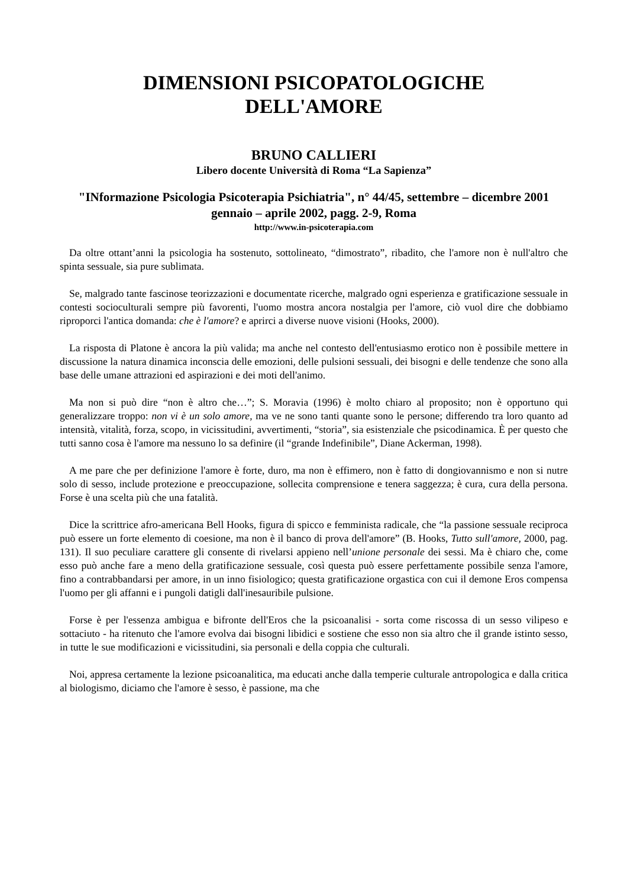DIMENSIONI PSICOPATOLOGICHE
DELL'AMORE
BRUNO CALLIERI
Libero docente Università di Roma “La Sapienza”
"INformazione Psicologia Psicoterapia Psichiatria", n° 44/45, settembre – dicembre 2001 gennaio – aprile 2002, pagg. 2-9, Roma
http://www.in-psicoterapia.com
Da oltre ottant’anni la psicologia ha sostenuto, sottolineato, “dimostrato”, ribadito, che l'amore non è null'altro che spinta sessuale, sia pure sublimata.
Se, malgrado tante fascinose teorizzazioni e documentate ricerche, malgrado ogni esperienza e gratificazione sessuale in contesti socioculturali sempre più favorenti, l'uomo mostra ancora nostalgia per l'amore, ciò vuol dire che dobbiamo riproporci l'antica domanda: che è l'amore? e aprirci a diverse nuove visioni (Hooks, 2000).
La risposta di Platone è ancora la più valida; ma anche nel contesto dell'entusiasmo erotico non è possibile mettere in discussione la natura dinamica inconscia delle emozioni, delle pulsioni sessuali, dei bisogni e delle tendenze che sono alla base delle umane attrazioni ed aspirazioni e dei moti dell'animo.
Ma non si può dire “non è altro che…”; S. Moravia (1996) è molto chiaro al proposito; non è opportuno qui generalizzare troppo: non vi è un solo amore, ma ve ne sono tanti quante sono le persone; differendo tra loro quanto ad intensità, vitalità, forza, scopo, in vicissitudini, avvertimenti, “storia”, sia esistenziale che psicodinamica. È per questo che tutti sanno cosa è l'amore ma nessuno lo sa definire (il “grande Indefinibile”, Diane Ackerman, 1998).
A me pare che per definizione l'amore è forte, duro, ma non è effimero, non è fatto di dongiovannismo e non si nutre solo di sesso, include protezione e preoccupazione, sollecita comprensione e tenera saggezza; è cura, cura della persona. Forse è una scelta più che una fatalità.
Dice la scrittrice afro-americana Bell Hooks, figura di spicco e femminista radicale, che “la passione sessuale reciproca può essere un forte elemento di coesione, ma non è il banco di prova dell'amore” (B. Hooks, Tutto sull'amore, 2000, pag. 131). Il suo peculiare carattere gli consente di rivelarsi appieno nell’unione personale dei sessi. Ma è chiaro che, come esso può anche fare a meno della gratificazione sessuale, così questa può essere perfettamente possibile senza l'amore, fino a contrabbandarsi per amore, in un inno fisiologico; questa gratificazione orgastica con cui il demone Eros compensa l'uomo per gli affanni e i pungoli datigli dall'inesauribile pulsione.
Forse è per l'essenza ambigua e bifronte dell'Eros che la psicoanalisi - sorta come riscossa di un sesso vilipeso e sottaciuto - ha ritenuto che l'amore evolva dai bisogni libidici e sostiene che esso non sia altro che il grande istinto sesso, in tutte le sue modificazioni e vicissitudini, sia personali e della coppia che culturali.
Noi, appresa certamente la lezione psicoanalitica, ma educati anche dalla temperie culturale antropologica e dalla critica al biologismo, diciamo che l'amore è sesso, è passione, ma che